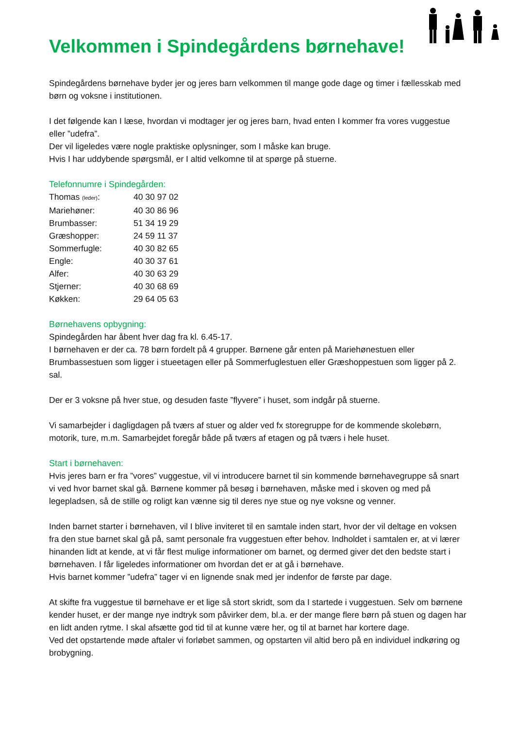Velkommen i Spindegårdens børnehave!
Spindegårdens børnehave byder jer og jeres barn velkommen til mange gode dage og timer i fællesskab med børn og voksne i institutionen.
I det følgende kan I læse, hvordan vi modtager jer og jeres barn, hvad enten I kommer fra vores vuggestue eller ”udefra”.
Der vil ligeledes være nogle praktiske oplysninger, som I måske kan bruge.
Hvis I har uddybende spørgsmål, er I altid velkomne til at spørge på stuerne.
Telefonnumre i Spindegården:
| Thomas (leder) : | 40 30 97 02 |
| Mariehøner: | 40 30 86 96 |
| Brumbasser: | 51 34 19 29 |
| Græshopper: | 24 59 11 37 |
| Sommerfugle: | 40 30 82 65 |
| Engle: | 40 30 37 61 |
| Alfer: | 40 30 63 29 |
| Stjerner: | 40 30 68 69 |
| Køkken: | 29 64 05 63 |
Børnehavens opbygning:
Spindegården har åbent hver dag fra kl. 6.45-17.
I børnehaven er der ca. 78 børn fordelt på 4 grupper. Børnene går enten på Mariehønestuen eller Brumbassestuen som ligger i stueetagen eller på Sommerfuglestuen eller Græshoppestuen som ligger på 2. sal.
Der er 3 voksne på hver stue, og desuden faste ”flyvere” i huset, som indgår på stuerne.
Vi samarbejder i dagligdagen på tværs af stuer og alder ved fx storegruppe for de kommende skolebørn, motorik, ture, m.m. Samarbejdet foregår både på tværs af etagen og på tværs i hele huset.
Start i børnehaven:
Hvis jeres barn er fra ”vores” vuggestue, vil vi introducere barnet til sin kommende børnehavegruppe så snart vi ved hvor barnet skal gå. Børnene kommer på besøg i børnehaven, måske med i skoven og med på legepladsen, så de stille og roligt kan vænne sig til deres nye stue og nye voksne og venner.
Inden barnet starter i børnehaven, vil I blive inviteret til en samtale inden start, hvor der vil deltage en voksen fra den stue barnet skal gå på, samt personale fra vuggestuen efter behov. Indholdet i samtalen er, at vi lærer hinanden lidt at kende, at vi får flest mulige informationer om barnet, og dermed giver det den bedste start i børnehaven. I får ligeledes informationer om hvordan det er at gå i børnehave.
Hvis barnet kommer ”udefra” tager vi en lignende snak med jer indenfor de første par dage.
At skifte fra vuggestue til børnehave er et lige så stort skridt, som da I startede i vuggestuen. Selv om børnene kender huset, er der mange nye indtryk som påvirker dem, bl.a. er der mange flere børn på stuen og dagen har en lidt anden rytme. I skal afsætte god tid til at kunne være her, og til at barnet har kortere dage.
Ved det opstartende møde aftaler vi forløbet sammen, og opstarten vil altid bero på en individuel indkøring og brobygning.